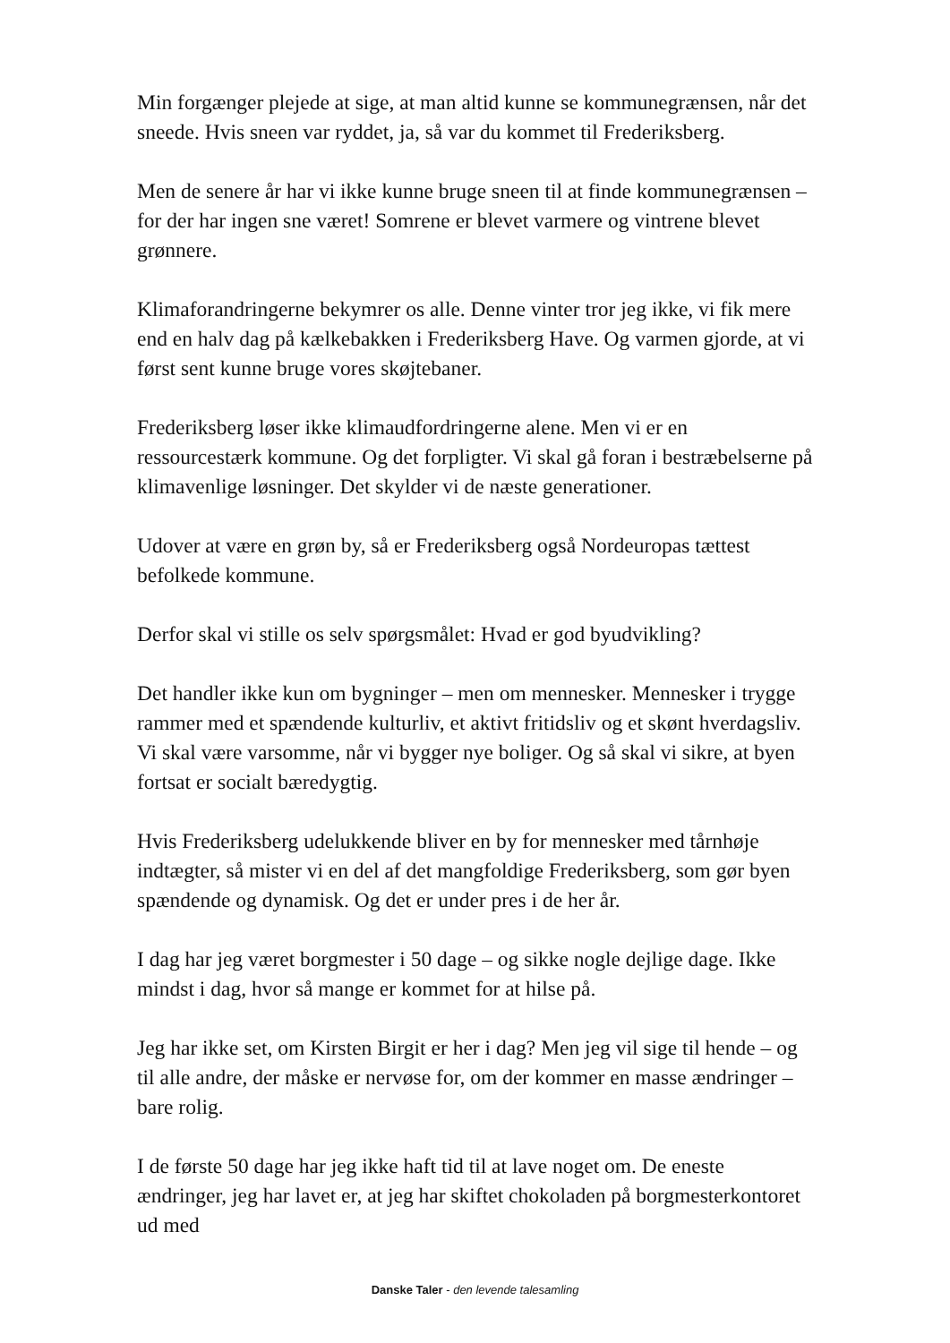Min forgænger plejede at sige, at man altid kunne se kommunegrænsen, når det sneede. Hvis sneen var ryddet, ja, så var du kommet til Frederiksberg.
Men de senere år har vi ikke kunne bruge sneen til at finde kommunegrænsen – for der har ingen sne været! Somrene er blevet varmere og vintrene blevet grønnere.
Klimaforandringerne bekymrer os alle. Denne vinter tror jeg ikke, vi fik mere end en halv dag på kælkebakken i Frederiksberg Have. Og varmen gjorde, at vi først sent kunne bruge vores skøjtebaner.
Frederiksberg løser ikke klimaudfordringerne alene. Men vi er en ressourcestærk kommune. Og det forpligter. Vi skal gå foran i bestræbelserne på klimavenlige løsninger. Det skylder vi de næste generationer.
Udover at være en grøn by, så er Frederiksberg også Nordeuropas tættest befolkede kommune.
Derfor skal vi stille os selv spørgsmålet: Hvad er god byudvikling?
Det handler ikke kun om bygninger – men om mennesker. Mennesker i trygge rammer med et spændende kulturliv, et aktivt fritidsliv og et skønt hverdagsliv. Vi skal være varsomme, når vi bygger nye boliger. Og så skal vi sikre, at byen fortsat er socialt bæredygtig.
Hvis Frederiksberg udelukkende bliver en by for mennesker med tårnhøje indtægter, så mister vi en del af det mangfoldige Frederiksberg, som gør byen spændende og dynamisk. Og det er under pres i de her år.
I dag har jeg været borgmester i 50 dage – og sikke nogle dejlige dage. Ikke mindst i dag, hvor så mange er kommet for at hilse på.
Jeg har ikke set, om Kirsten Birgit er her i dag? Men jeg vil sige til hende – og til alle andre, der måske er nervøse for, om der kommer en masse ændringer – bare rolig.
I de første 50 dage har jeg ikke haft tid til at lave noget om. De eneste ændringer, jeg har lavet er, at jeg har skiftet chokoladen på borgmesterkontoret ud med
Danske Taler - den levende talesamling